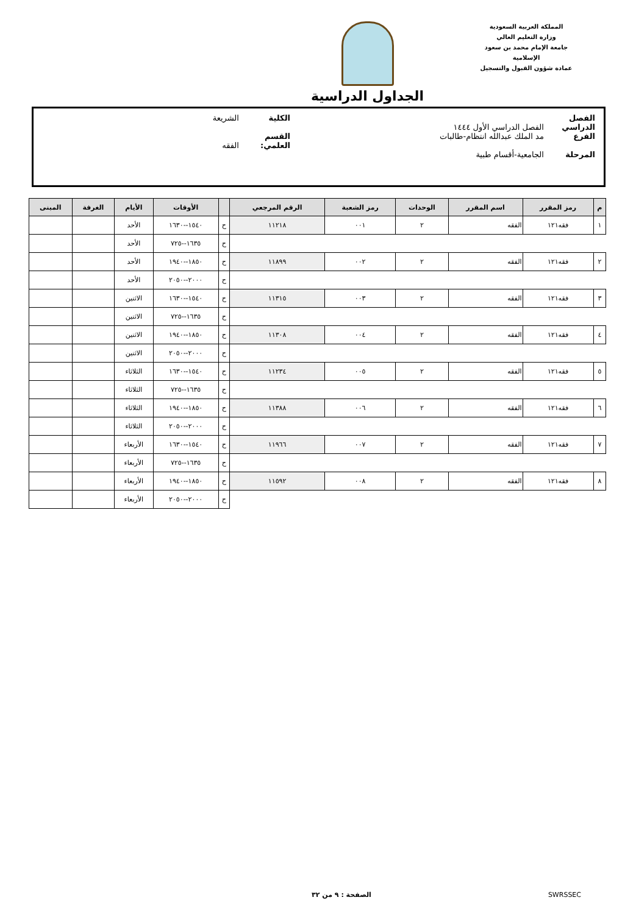المملكة العربية السعودية
وزارة التعليم العالي
جامعة الإمام محمد بن سعود الإسلامية
عمادة شؤون القبول والتسجيل
الجداول الدراسية
الفصل الدراسي الفصل الدراسي الأول ١٤٤٤ الكلية الشريعة
الفرع مد الملك عبدالله انتظام-طالبات القسم العلمي: الفقه
المرحلة الجامعية-أقسام طبية
| م | رمز المقرر | اسم المقرر | الوحدات | رمز الشعبة | الرقم المرجعي | | الأوقات | الأيام | الغرفة | المبنى |
| --- | --- | --- | --- | --- | --- | --- | --- | --- | --- | --- |
| ١ | فقه١٢١ | الفقه | ٢ | ٠٠١ | ١١٢١٨ | ح | ١٥٤٠--١٦٣٠ | الأحد | | |
| | | | | | | ح | ١٦٣٥--٧٢٥ | الأحد | | |
| ٢ | فقه١٢١ | الفقه | ٢ | ٠٠٢ | ١١٨٩٩ | ح | ١٨٥٠--١٩٤٠ | الأحد | | |
| | | | | | | ح | ٢٠٠٠--٢٠٥٠ | الأحد | | |
| ٣ | فقه١٢١ | الفقه | ٢ | ٠٠٣ | ١١٣١٥ | ح | ١٥٤٠--١٦٣٠ | الاثنين | | |
| | | | | | | ح | ١٦٣٥--٧٢٥ | الاثنين | | |
| ٤ | فقه١٢١ | الفقه | ٢ | ٠٠٤ | ١١٣٠٨ | ح | ١٨٥٠--١٩٤٠ | الاثنين | | |
| | | | | | | ح | ٢٠٠٠--٢٠٥٠ | الاثنين | | |
| ٥ | فقه١٢١ | الفقه | ٢ | ٠٠٥ | ١١٢٣٤ | ح | ١٥٤٠--١٦٣٠ | الثلاثاء | | |
| | | | | | | ح | ١٦٣٥--٧٢٥ | الثلاثاء | | |
| ٦ | فقه١٢١ | الفقه | ٢ | ٠٠٦ | ١١٣٨٨ | ح | ١٨٥٠--١٩٤٠ | الثلاثاء | | |
| | | | | | | ح | ٢٠٠٠--٢٠٥٠ | الثلاثاء | | |
| ٧ | فقه١٢١ | الفقه | ٢ | ٠٠٧ | ١١٩٦٦ | ح | ١٥٤٠--١٦٣٠ | الأربعاء | | |
| | | | | | | ح | ١٦٣٥--٧٢٥ | الأربعاء | | |
| ٨ | فقه١٢١ | الفقه | ٢ | ٠٠٨ | ١١٥٩٢ | ح | ١٨٥٠--١٩٤٠ | الأربعاء | | |
| | | | | | | ح | ٢٠٠٠--٢٠٥٠ | الأربعاء | | |
SWRSSEC الصفحة : ٩ من ٣٢